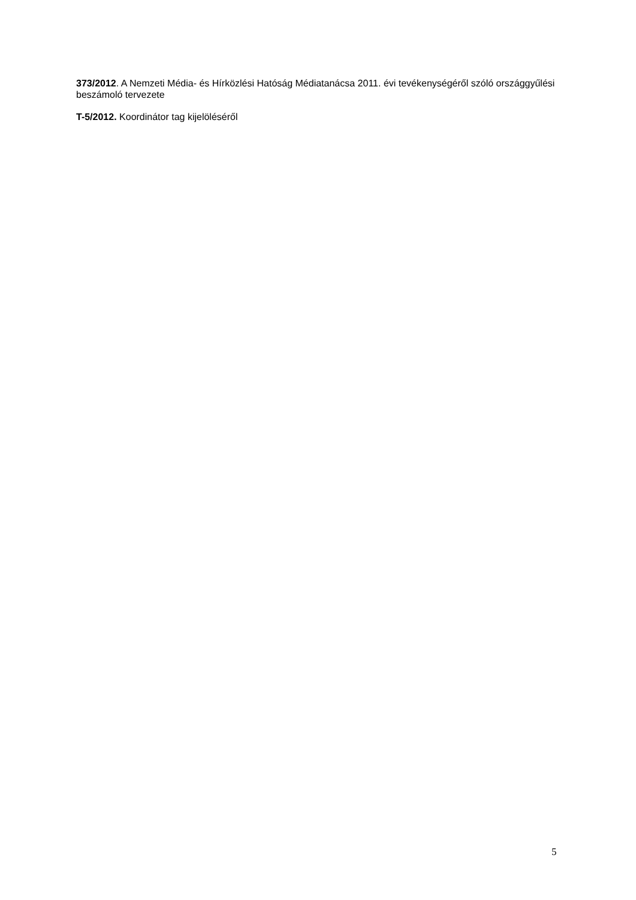373/2012. A Nemzeti Média- és Hírközlési Hatóság Médiatanácsa 2011. évi tevékenységéről szóló országgyűlési beszámoló tervezete
T-5/2012. Koordinátor tag kijelöléséről
5